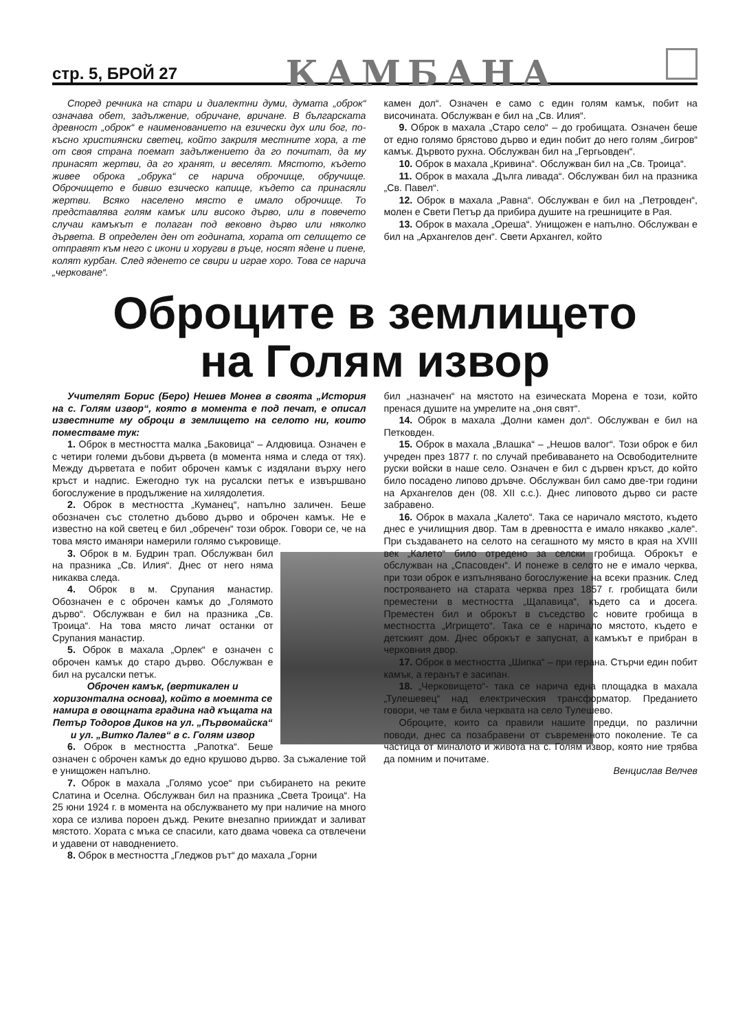стр. 5, БРОЙ 27 КАМБАНА
Според речника на стари и диалектни думи, думата „оброк“ означава обет, задължение, обричане, вричане. В българската древност „оброк“ е наименованието на езически дух или бог, по-късно християнски светец, който закриля местните хора, а те от своя страна поемат задължението да го почитат, да му принасят жертви, да го хранят, и веселят. Мястото, където живее оброка „обрука“ се нарича оброчище, обручище. Оброчището е бившо езическо капище, където са принасяли жертви. Всяко населено място е имало оброчище. То представлява голям камък или високо дърво, или в повечето случаи камъкът е полаган под вековно дърво или няколко дървета. В определен ден от годината, хората от селището се отправят към него с икони и хоругви в ръце, носят ядене и пиене, колят курбан. След яденето се свири и играе хоро. Това се нарича „черковане“.
камен дол“. Означен е само с един голям камък, побит на височината. Обслужван е бил на „Св. Илия“.
9. Оброк в махала „Старо село“ – до гробищата. Означен беше от едно голямо брястово дърво и един побит до него голям „бигров“ камък. Дървото рухна. Обслужван бил на „Гергьовден“.
10. Оброк в махала „Кривина“. Обслужван бил на „Св. Троица“.
11. Оброк в махала „Дълга ливада“. Обслужван бил на празника „Св. Павел“.
12. Оброк в махала „Равна“. Обслужван е бил на „Петровден“, молен е Свети Петър да прибира душите на грешниците в Рая.
13. Оброк в махала „Ореша“. Унищожен е напълно. Обслужван е бил на „Архангелов ден“. Свети Архангел, който
Оброците в землището
на Голям извор
Учителят Борис (Беро) Нешев Монев в своята „История на с. Голям извор“, която в момента е под печат, е описал известните му оброци в землището на селото ни, които поместваме тук:
1. Оброк в местността малка „Баковица“ – Алдювица. Означен е с четири големи дъбови дървета (в момента няма и следа от тях). Между дърветата е побит оброчен камък с издялани върху него кръст и надпис. Ежегодно тук на русалски петък е извършвано богослужение в продължение на хилядолетия.
2. Оброк в местността „Куманец“, напълно заличен. Беше обозначен със столетно дъбово дърво и оброчен камък. Не е известно на кой светец е бил „обречен“ този оброк. Говори се, че на това място иманяри намерили голямо съкровище.
3. Оброк в м. Будрин трап. Обслужван бил на празника „Св. Илия“. Днес от него няма никаква следа.
4. Оброк в м. Срупания манастир. Обозначен е с оброчен камък до „Голямото дърво“. Обслужван е бил на празника „Св. Троица“. На това място личат останки от Срупания манастир.
5. Оброк в махала „Орлек“ е означен с оброчен камък до старо дърво. Обслужван е бил на русалски петък.
Оброчен камък, (вертикален и хоризонтална основа), който в моемнта се намира в овощната градина над къщата на Петър Тодоров Диков на ул. „Първомайска“ и ул. „Витко Лалев“ в с. Голям извор
6. Оброк в местността „Рапотка“. Беше означен с оброчен камък до едно крушово дърво. За съжаление той е унищожен напълно.
7. Оброк в махала „Голямо усое“ при събирането на реките Слатина и Оселна. Обслужван бил на празника „Света Троица“. На 25 юни 1924 г. в момента на обслужването му при наличие на много хора се излива пороен дъжд. Реките внезапно прииждат и заливат мястото. Хората с мъка се спасили, като двама човека са отвлечени и удавени от наводнението.
8. Оброк в местността „Гледжов рът“ до махала „Горни
бил „назначен“ на мястото на езическата Морена е този, който пренася душите на умрелите на „оня свят“.
14. Оброк в махала „Долни камен дол“. Обслужван е бил на Петковден.
15. Оброк в махала „Влашка“ – „Нешов валог“. Този оброк е бил учреден през 1877 г. по случай пребиваването на Освободителните руски войски в наше село. Означен е бил с дървен кръст, до който било посадено липово дръвче. Обслужван бил само две-три години на Архангелов ден (08. XII с.с.). Днес липовото дърво си расте забравено.
16. Оброк в махала „Калето“. Така се наричало мястото, където днес е училищния двор. Там в древността е имало някакво „кале“. При създаването на селото на сегашното му място в края на XVIII век „Калето“ било отредено за селски гробища. Оброкът е обслужван на „Спасовден“. И понеже в селото не е имало черква, при този оброк е изпълнявано богослужение на всеки празник. След построяването на старата черква през 1857 г. гробищата били преместени в местността „Щапавица“, където са и досега. Преместен бил и оброкът в съседство с новите гробища в местността „Игрището“. Така се е наричало мястото, където е детският дом. Днес оброкът е запуснат, а камъкът е прибран в черковния двор.
17. Оброк в местността „Шипка“ – при герана. Стърчи един побит камък, а геранът е засипан.
18. „Черковището“- така се нарича една площадка в махала „Тулешевец“ над електрическия трансформатор. Преданието говори, че там е била черквата на село Тулешево.
Оброците, които са правили нашите предци, по различни поводи, днес са позабравени от съвременното поколение. Те са частица от миналото и живота на с. Голям извор, която ние трябва да помним и почитаме.
Венцислав Велчев